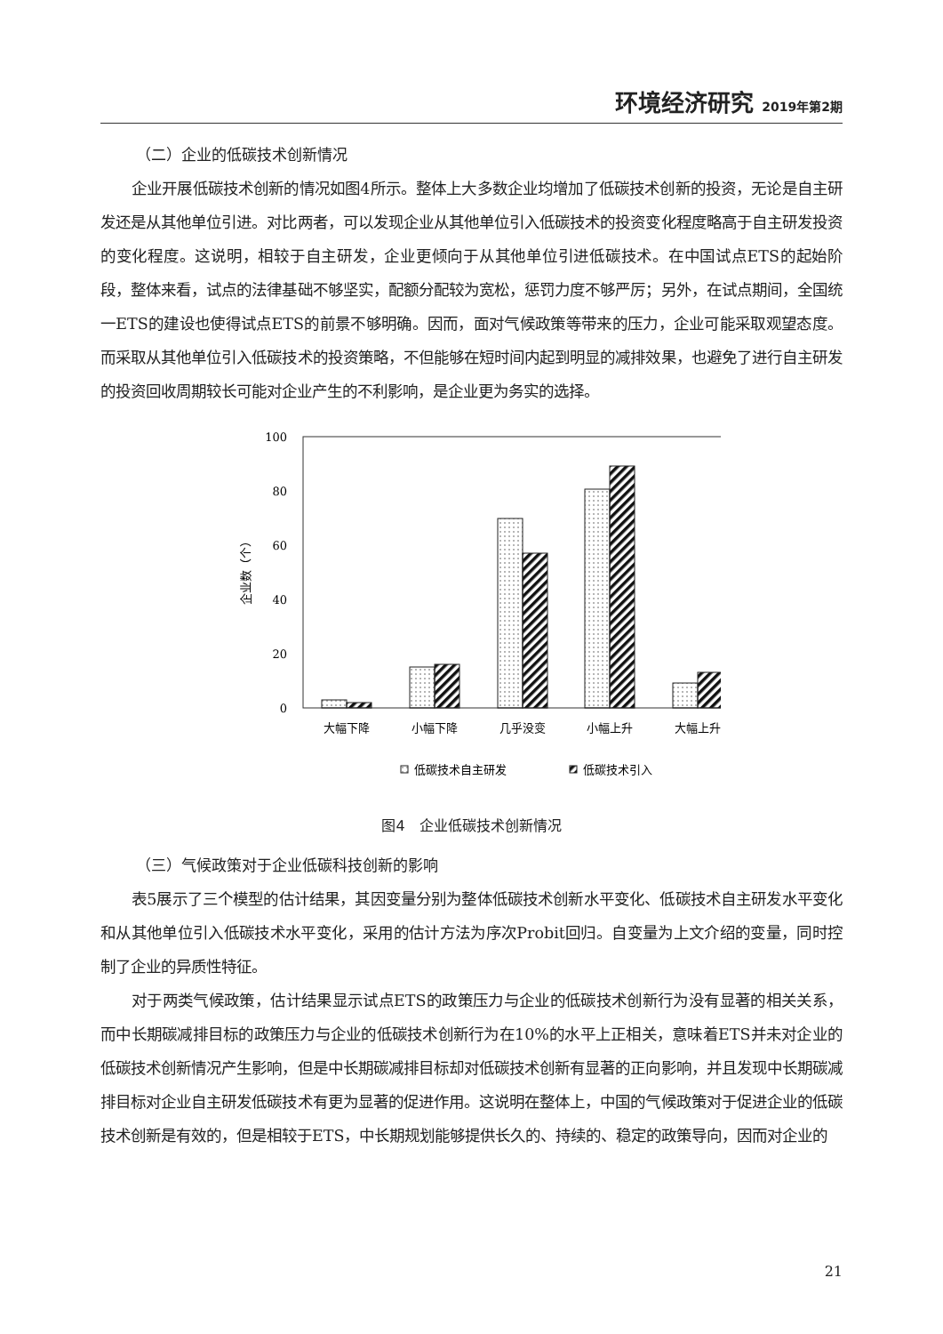环境经济研究 2019年第2期
（二）企业的低碳技术创新情况
企业开展低碳技术创新的情况如图4所示。整体上大多数企业均增加了低碳技术创新的投资，无论是自主研发还是从其他单位引进。对比两者，可以发现企业从其他单位引入低碳技术的投资变化程度略高于自主研发投资的变化程度。这说明，相较于自主研发，企业更倾向于从其他单位引进低碳技术。在中国试点ETS的起始阶段，整体来看，试点的法律基础不够坚实，配额分配较为宽松，惩罚力度不够严厉；另外，在试点期间，全国统一ETS的建设也使得试点ETS的前景不够明确。因而，面对气候政策等带来的压力，企业可能采取观望态度。而采取从其他单位引入低碳技术的投资策略，不但能够在短时间内起到明显的减排效果，也避免了进行自主研发的投资回收周期较长可能对企业产生的不利影响，是企业更为务实的选择。
100
80
60
40
20
0
企业数（个）
大幅下降
小幅下降
几乎没变
小幅上升
大幅上升
低碳技术自主研发
低碳技术引入
图4　企业低碳技术创新情况
（三）气候政策对于企业低碳科技创新的影响
表5展示了三个模型的估计结果，其因变量分别为整体低碳技术创新水平变化、低碳技术自主研发水平变化和从其他单位引入低碳技术水平变化，采用的估计方法为序次Probit回归。自变量为上文介绍的变量，同时控制了企业的异质性特征。
对于两类气候政策，估计结果显示试点ETS的政策压力与企业的低碳技术创新行为没有显著的相关关系，而中长期碳减排目标的政策压力与企业的低碳技术创新行为在10%的水平上正相关，意味着ETS并未对企业的低碳技术创新情况产生影响，但是中长期碳减排目标却对低碳技术创新有显著的正向影响，并且发现中长期碳减排目标对企业自主研发低碳技术有更为显著的促进作用。这说明在整体上，中国的气候政策对于促进企业的低碳技术创新是有效的，但是相较于ETS，中长期规划能够提供长久的、持续的、稳定的政策导向，因而对企业的
21